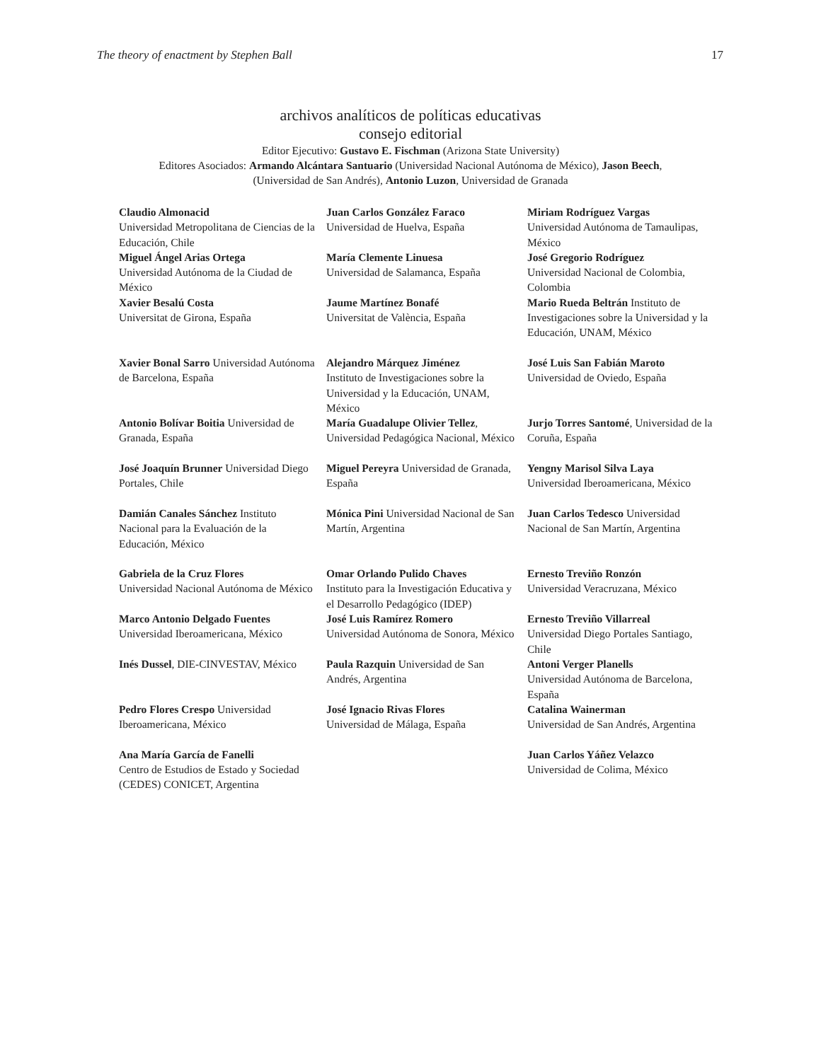The theory of enactment by Stephen Ball 17
archivos analíticos de políticas educativas
consejo editorial
Editor Ejecutivo: Gustavo E. Fischman (Arizona State University)
Editores Asociados: Armando Alcántara Santuario (Universidad Nacional Autónoma de México), Jason Beech,
(Universidad de San Andrés), Antonio Luzon, Universidad de Granada
| Claudio Almonacid Universidad Metropolitana de Ciencias de la Educación, Chile Miguel Ángel Arias Ortega Universidad Autónoma de la Ciudad de México Xavier Besalú Costa Universitat de Girona, España | Juan Carlos González Faraco Universidad de Huelva, España María Clemente Linuesa Universidad de Salamanca, España Jaume Martínez Bonafé Universitat de València, España | Miriam Rodríguez Vargas Universidad Autónoma de Tamaulipas, México José Gregorio Rodríguez Universidad Nacional de Colombia, Colombia Mario Rueda Beltrán Instituto de Investigaciones sobre la Universidad y la Educación, UNAM, México |
| Xavier Bonal Sarro Universidad Autónoma de Barcelona, España | Alejandro Márquez Jiménez Instituto de Investigaciones sobre la Universidad y la Educación, UNAM, México | José Luis San Fabián Maroto Universidad de Oviedo, España |
| Antonio Bolívar Boitia Universidad de Granada, España | María Guadalupe Olivier Tellez , Universidad Pedagógica Nacional, México | Jurjo Torres Santomé , Universidad de la Coruña, España |
| José Joaquín Brunner Universidad Diego Portales, Chile | Miguel Pereyra Universidad de Granada, España | Yengny Marisol Silva Laya Universidad Iberoamericana, México |
| Damián Canales Sánchez Instituto Nacional para la Evaluación de la Educación, México | Mónica Pini Universidad Nacional de San Martín, Argentina | Juan Carlos Tedesco Universidad Nacional de San Martín, Argentina |
| Gabriela de la Cruz Flores Universidad Nacional Autónoma de México | Omar Orlando Pulido Chaves Instituto para la Investigación Educativa y el Desarrollo Pedagógico (IDEP) | Ernesto Treviño Ronzón Universidad Veracruzana, México |
| Marco Antonio Delgado Fuentes Universidad Iberoamericana, México | José Luis Ramírez Romero Universidad Autónoma de Sonora, México | Ernesto Treviño Villarreal Universidad Diego Portales Santiago, Chile |
| Inés Dussel , DIE-CINVESTAV, México | Paula Razquin Universidad de San Andrés, Argentina | Antoni Verger Planells Universidad Autónoma de Barcelona, España |
| Pedro Flores Crespo Universidad Iberoamericana, México | José Ignacio Rivas Flores Universidad de Málaga, España | Catalina Wainerman Universidad de San Andrés, Argentina |
| Ana María García de Fanelli Centro de Estudios de Estado y Sociedad (CEDES) CONICET, Argentina | | Juan Carlos Yáñez Velazco Universidad de Colima, México |